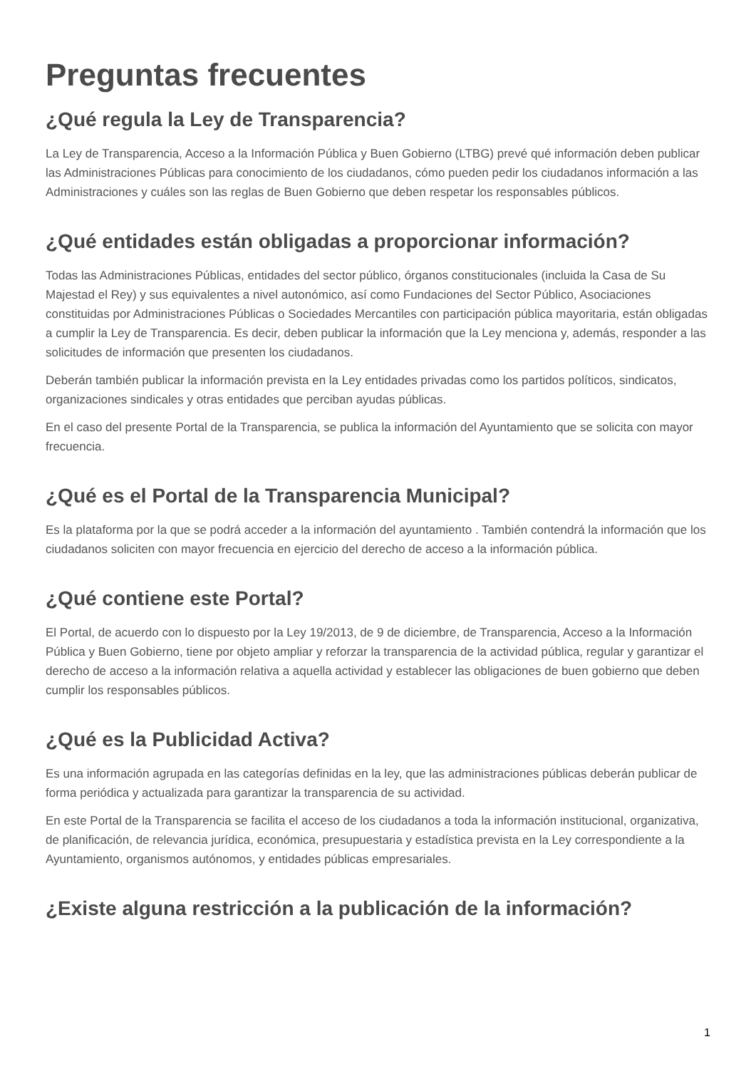Preguntas frecuentes
¿Qué regula la Ley de Transparencia?
La Ley de Transparencia, Acceso a la Información Pública y Buen Gobierno (LTBG) prevé qué información deben publicar las Administraciones Públicas para conocimiento de los ciudadanos, cómo pueden pedir los ciudadanos información a las Administraciones y cuáles son las reglas de Buen Gobierno que deben respetar los responsables públicos.
¿Qué entidades están obligadas a proporcionar información?
Todas las Administraciones Públicas, entidades del sector público, órganos constitucionales (incluida la Casa de Su Majestad el Rey) y sus equivalentes a nivel autonómico, así como Fundaciones del Sector Público, Asociaciones constituidas por Administraciones Públicas o Sociedades Mercantiles con participación pública mayoritaria, están obligadas a cumplir la Ley de Transparencia. Es decir, deben publicar la información que la Ley menciona y, además, responder a las solicitudes de información que presenten los ciudadanos.
Deberán también publicar la información prevista en la Ley entidades privadas como los partidos políticos, sindicatos, organizaciones sindicales y otras entidades que perciban ayudas públicas.
En el caso del presente Portal de la Transparencia, se publica la información del Ayuntamiento que se solicita con mayor frecuencia.
¿Qué es el Portal de la Transparencia Municipal?
Es la plataforma por la que se podrá acceder a la información del ayuntamiento . También contendrá la información que los ciudadanos soliciten con mayor frecuencia en ejercicio del derecho de acceso a la información pública.
¿Qué contiene este Portal?
El Portal, de acuerdo con lo dispuesto por la Ley 19/2013, de 9 de diciembre, de Transparencia, Acceso a la Información Pública y Buen Gobierno, tiene por objeto ampliar y reforzar la transparencia de la actividad pública, regular y garantizar el derecho de acceso a la información relativa a aquella actividad y establecer las obligaciones de buen gobierno que deben cumplir los responsables públicos.
¿Qué es la Publicidad Activa?
Es una información agrupada en las categorías definidas en la ley, que las administraciones públicas deberán publicar de forma periódica y actualizada para garantizar la transparencia de su actividad.
En este Portal de la Transparencia se facilita el acceso de los ciudadanos a toda la información institucional, organizativa, de planificación, de relevancia jurídica, económica, presupuestaria y estadística prevista en la Ley correspondiente a la Ayuntamiento, organismos autónomos, y entidades públicas empresariales.
¿Existe alguna restricción a la publicación de la información?
1